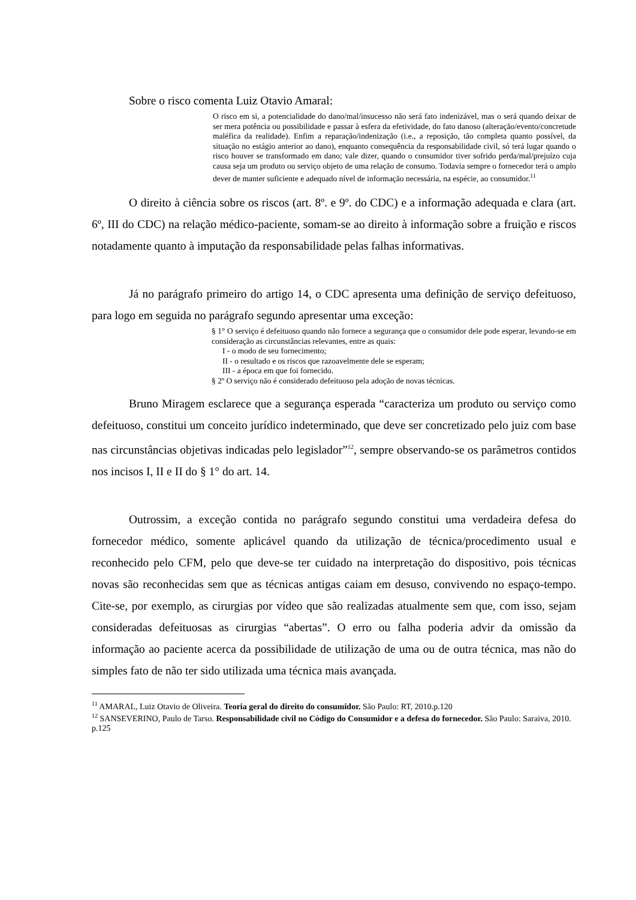Sobre o risco comenta Luiz Otavio Amaral:
O risco em si, a potencialidade do dano/mal/insucesso não será fato indenizável, mas o será quando deixar de ser mera potência ou possibilidade e passar à esfera da efetividade, do fato danoso (alteração/evento/concretude maléfica da realidade). Enfim a reparação/indenização (i.e., a reposição, tão completa quanto possível, da situação no estágio anterior ao dano), enquanto consequência da responsabilidade civil, só terá lugar quando o risco houver se transformado em dano; vale dizer, quando o consumidor tiver sofrido perda/mal/prejuízo cuja causa seja um produto ou serviço objeto de uma relação de consumo. Todavia sempre o fornecedor terá o amplo dever de manter suficiente e adequado nível de informação necessária, na espécie, ao consumidor.<sup>11</sup>
O direito à ciência sobre os riscos (art. 8º. e 9º. do CDC) e a informação adequada e clara (art. 6º, III do CDC) na relação médico-paciente, somam-se ao direito à informação sobre a fruição e riscos notadamente quanto à imputação da responsabilidade pelas falhas informativas.
Já no parágrafo primeiro do artigo 14, o CDC apresenta uma definição de serviço defeituoso, para logo em seguida no parágrafo segundo apresentar uma exceção:
§ 1° O serviço é defeituoso quando não fornece a segurança que o consumidor dele pode esperar, levando-se em consideração as circunstâncias relevantes, entre as quais:
I - o modo de seu fornecimento;
II - o resultado e os riscos que razoavelmente dele se esperam;
III - a época em que foi fornecido.
§ 2º O serviço não é considerado defeituoso pela adoção de novas técnicas.
Bruno Miragem esclarece que a segurança esperada “caracteriza um produto ou serviço como defeituoso, constitui um conceito jurídico indeterminado, que deve ser concretizado pelo juiz com base nas circunstâncias objetivas indicadas pelo legislador”<sup>12</sup>, sempre observando-se os parâmetros contidos nos incisos I, II e II do § 1° do art. 14.
Outrossim, a exceção contida no parágrafo segundo constitui uma verdadeira defesa do fornecedor médico, somente aplicável quando da utilização de técnica/procedimento usual e reconhecido pelo CFM, pelo que deve-se ter cuidado na interpretação do dispositivo, pois técnicas novas são reconhecidas sem que as técnicas antigas caiam em desuso, convivendo no espaço-tempo. Cite-se, por exemplo, as cirurgias por vídeo que são realizadas atualmente sem que, com isso, sejam consideradas defeituosas as cirurgias “abertas”. O erro ou falha poderia advir da omissão da informação ao paciente acerca da possibilidade de utilização de uma ou de outra técnica, mas não do simples fato de não ter sido utilizada uma técnica mais avançada.
<sup>11</sup> AMARAL, Luiz Otavio de Oliveira. Teoria geral do direito do consumidor. São Paulo: RT, 2010.p.120
<sup>12</sup> SANSEVERINO, Paulo de Tarso. Responsabilidade civil no Código do Consumidor e a defesa do fornecedor. São Paulo: Saraiva, 2010. p.125